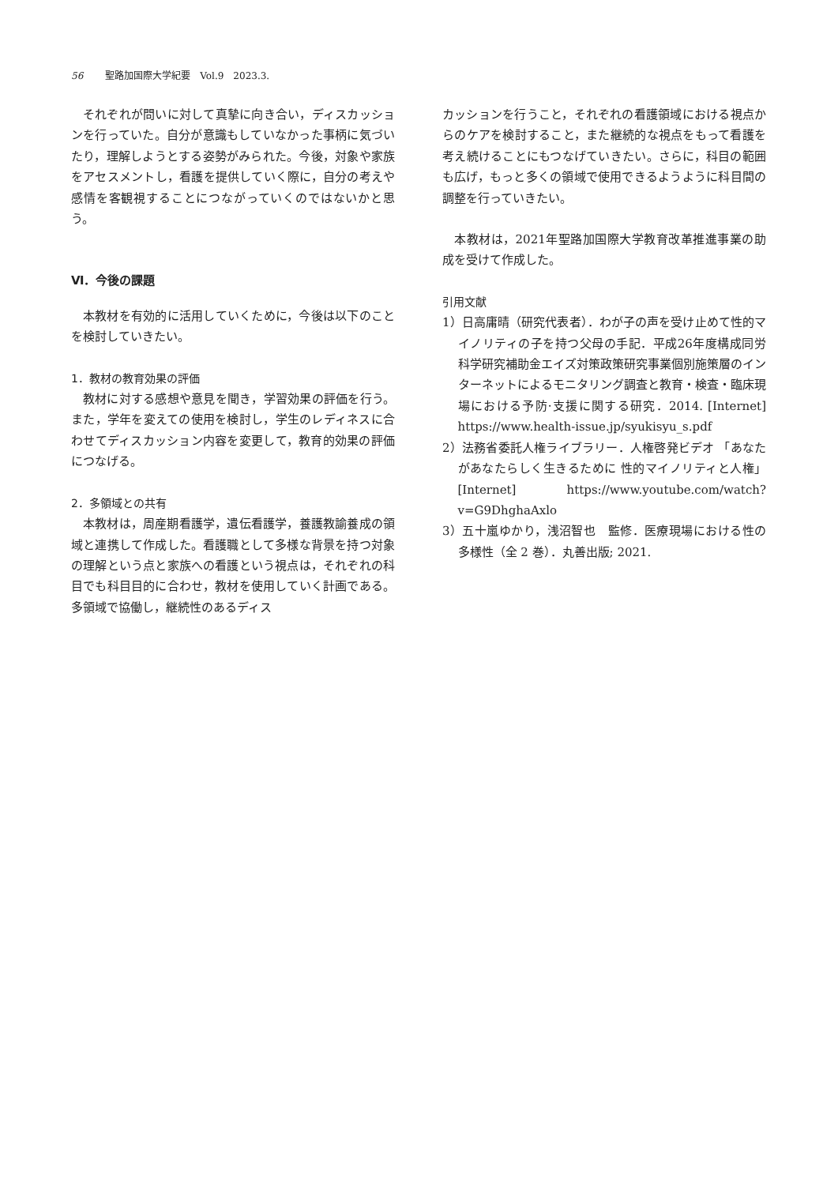56 聖路加国際大学紀要　Vol.9　2023.3.
それぞれが問いに対して真摯に向き合い，ディスカッションを行っていた。自分が意識もしていなかった事柄に気づいたり，理解しようとする姿勢がみられた。今後，対象や家族をアセスメントし，看護を提供していく際に，自分の考えや感情を客観視することにつながっていくのではないかと思う。
Ⅵ．今後の課題
本教材を有効的に活用していくために，今後は以下のことを検討していきたい。
1．教材の教育効果の評価
教材に対する感想や意見を聞き，学習効果の評価を行う。また，学年を変えての使用を検討し，学生のレディネスに合わせてディスカッション内容を変更して，教育的効果の評価につなげる。
2．多領域との共有
本教材は，周産期看護学，遺伝看護学，養護教諭養成の領域と連携して作成した。看護職として多様な背景を持つ対象の理解という点と家族への看護という視点は，それぞれの科目でも科目目的に合わせ，教材を使用していく計画である。多領域で協働し，継続性のあるディス
カッションを行うこと，それぞれの看護領域における視点からのケアを検討すること，また継続的な視点をもって看護を考え続けることにもつなげていきたい。さらに，科目の範囲も広げ，もっと多くの領域で使用できるようように科目間の調整を行っていきたい。
本教材は，2021年聖路加国際大学教育改革推進事業の助成を受けて作成した。
引用文献
1）日高庸晴（研究代表者）．わが子の声を受け止めて性的マイノリティの子を持つ父母の手記．平成26年度構成同労科学研究補助金エイズ対策政策研究事業個別施策層のインターネットによるモニタリング調査と教育・検査・臨床現場における予防·支援に関する研究．2014. [Internet] https://www.health-issue.jp/syukisyu_s.pdf
2）法務省委託人権ライブラリー．人権啓発ビデオ 「あなたがあなたらしく生きるために 性的マイノリティと人権」[Internet] https://www.youtube.com/watch?v=G9DhghaAxlo
3）五十嵐ゆかり，浅沼智也　監修．医療現場における性の多様性（全 2 巻）．丸善出版; 2021.